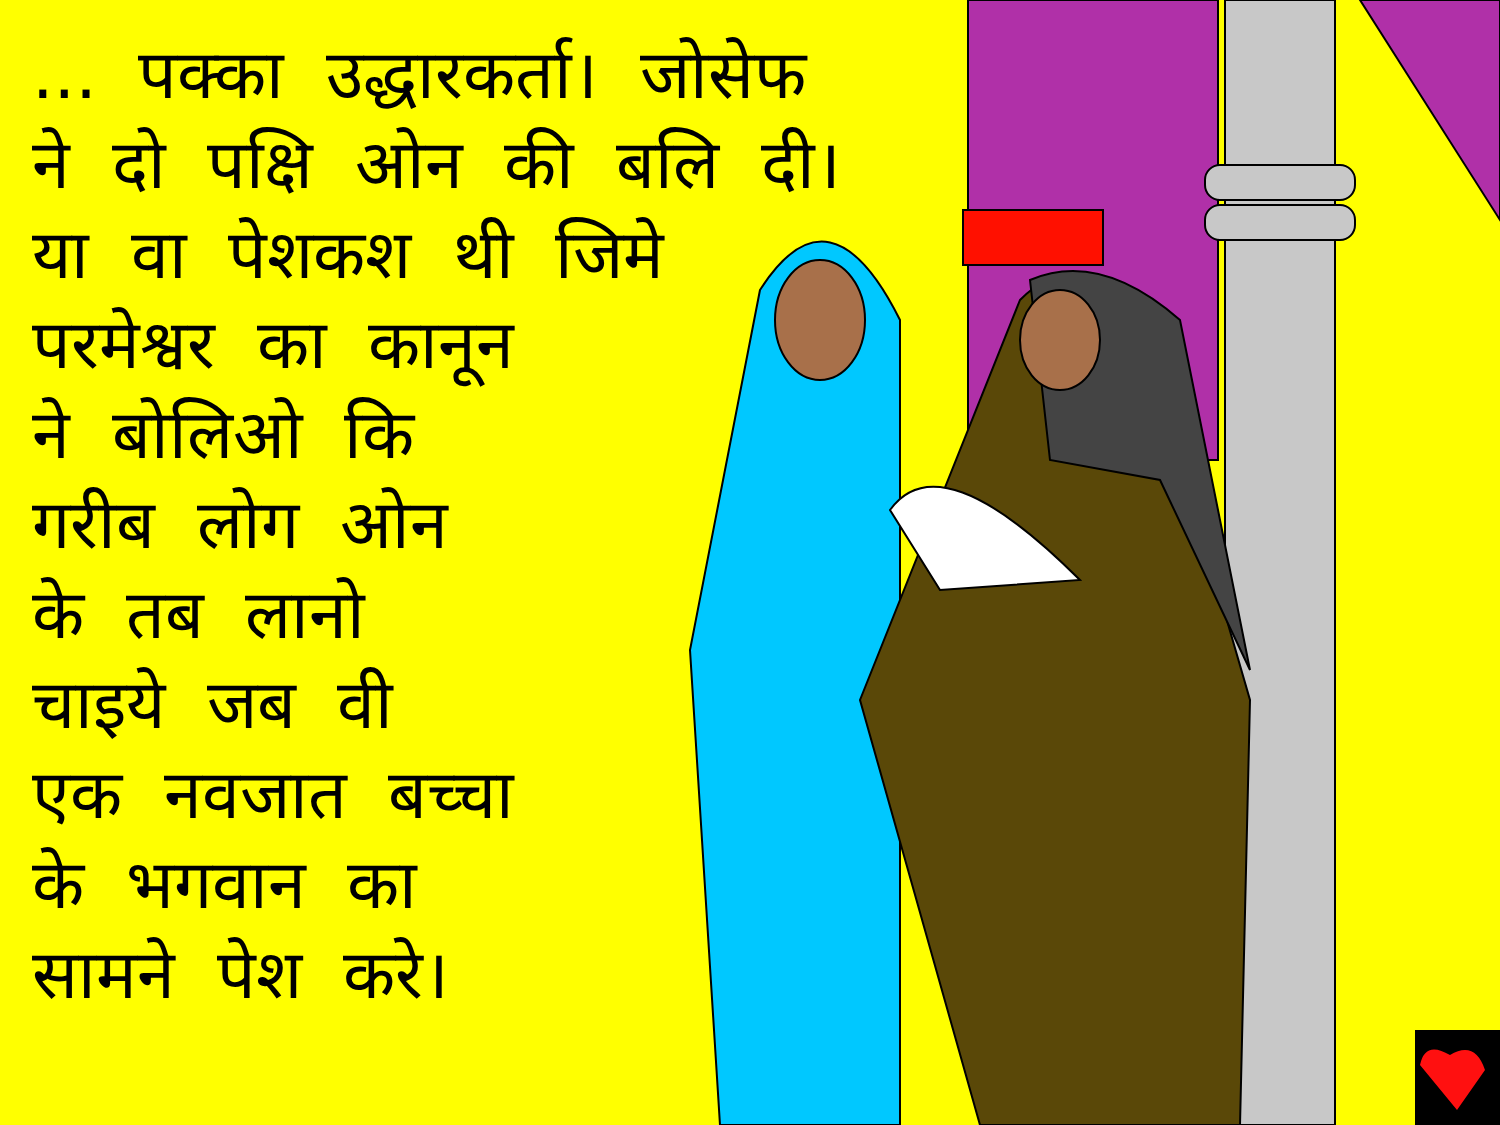... पक्का उद्धारकर्ता। जोसेफ
ने दो पक्षि ओन की बलि दी।
या वा पेशकश थी जिमे
परमेश्वर का कानून
ने बोलिओ कि
गरीब लोग ओन
के तब लानो
चाइये जब वी
एक नवजात बच्चा
के भगवान का
सामने पेश करे।